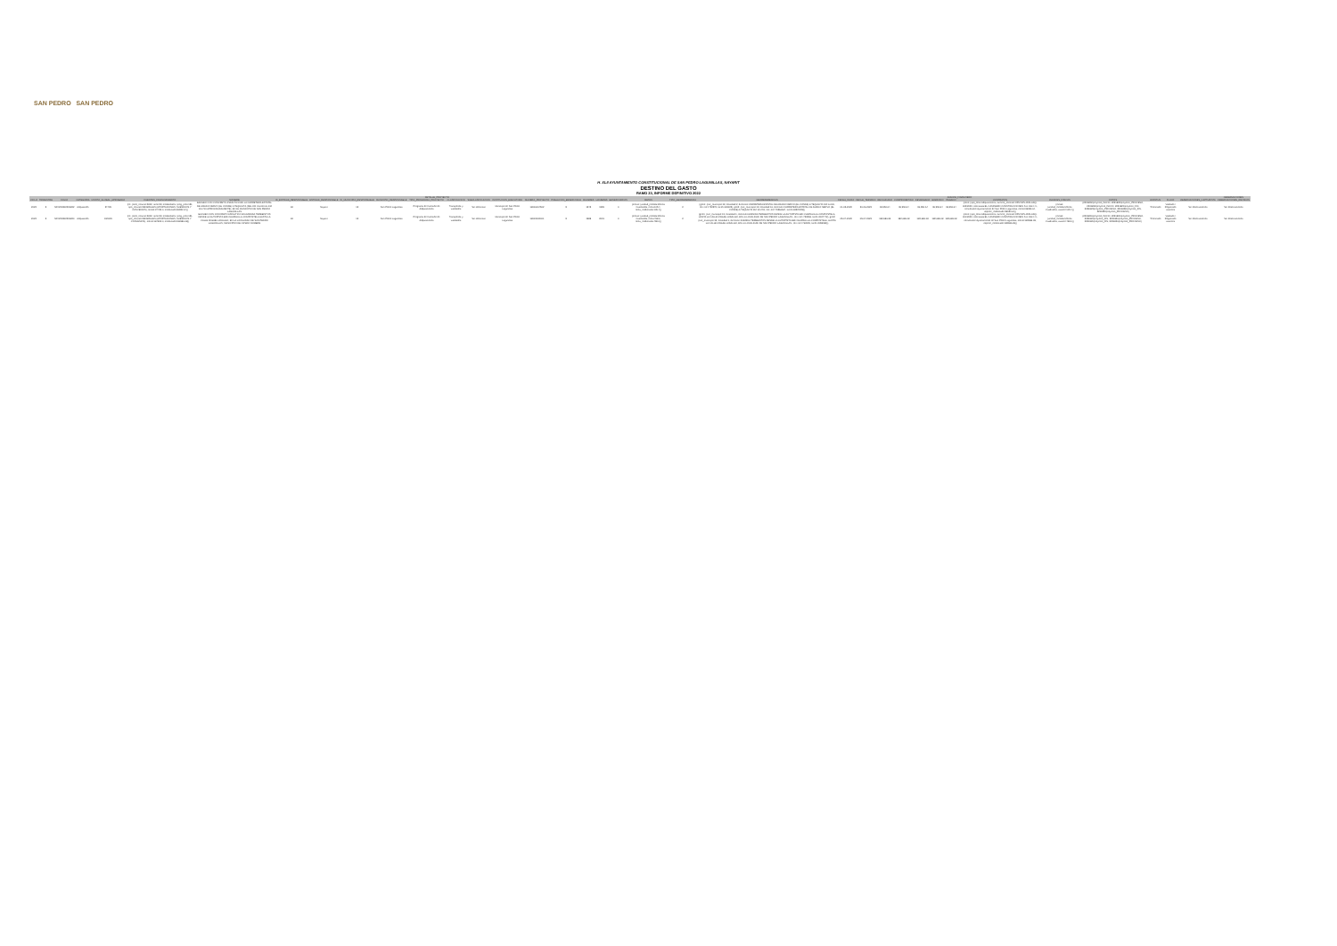SAN PEDRO SAN PEDRO
H. XLII AYUNTAMIENTO CONSTITUCIONAL DE SAN PEDRO LAGUNILLAS, NAYARIT
DESTINO DEL GASTO
RAMO 23, INFORME DEFINITIVO 2022
| | | | | | | | | | | | DETALLE_PROYECTO | | | | | | | | | | | | | | AVANCE_FINANCIERO | | | | | | | | | | | OBSERVACIONES |
| --- | --- | --- | --- | --- | --- | --- | --- | --- | --- | --- | --- | --- | --- | --- | --- | --- | --- | --- | --- | --- | --- | --- | --- | --- | --- | --- | --- | --- | --- | --- | --- | --- | --- | --- | --- | --- |
| CICLO | TRIMESTRE | FOLIO | CATEGORIA | MONTO_GLOBAL_APROBADO | FUENTES_FINANCIAMIENTO | NOMBRE | ID_ENTIDAD_RESPONSABLE | ENTIDAD_RESPONSABLE | ID_MUNICIPIO_RESPONSABLE | MUNICIPIO_RESPONSABLE | TIPO_PROGRAMA_PROYECTO | CLASIFICACION | SUBCLASIFICACION | INSTITUCION_EJECUTORA | NUMERO_PROYECTO | POBLACION_BENEFICIADA | MUJERES | HOMBRES | BENEFICIARIOS | METAS | TIPO_GEOREFERENCIA | GEOREFERENCIAS | FECHA_INICIO | FECHA_TERMINO | RECAUDADO | COMPROMETIDO | DEVENGADO | EJERCIDO | PAGADO | CONTRATOS | AVANCES_FISICOS | FOTOS | ESTATUS | FLUJO | OBSERVACIONES_CAPTURISTA | OBSERVACIONES_REVISION |
| 2022 | 5 | NAY220502231822 | Adquisición | 37439 | {ff1: {ciclo_recurso:2022, ramo:23, modalidad:U, prog_pres:151, tipo_recurso:FEDERALES (APORTACIONES, SUBSIDIOS Y CONVENIOS), monto:37439.0, modificado:36950.64}} | BACHEO CON CONCRETO ASFÁLTICO EN LA CARRETERA ESTATAL DE AMADO NERVO (EL CONDE) A TEQUILITA (DEL KM 01+000 AL KM 12+700 APROXIMADAMENTE), EN EL MUNICIPIO DE SAN PEDRO LAGUNILLAS | 18 | Nayarit | 13 | San Pedro Lagunillas | Programa de Inversión de Adquisiciones | Transportes y vialidades | Sin identificar | Municipio de San Pedro Lagunillas | 18016004502 | 5 | 1345 | 1399 | 0 | {meta1: {unidad_medida:Metros Cuadrados, meta:105.4, meta_modificada:105.4}} | 2 | {geo1: {cve_municipio:13, localidad:2, direccion:CARRETERA ESTATAL DE AMADO NERVO (EL CONDE) A TEQUILITA KM 1+000, lon:-104.732575, lat:21.081025}, geo2: {cve_municipio:13, localidad:16, direccion:CARRETERA ESTATAL DE AMADO NERVO (EL CONDE) A TEQUILITA KM 12+700, lon:-104.79566667, lat:21.08537222}} | 01-05-2023 | 30-06-2023 | 36,950.64 | 36,950.64 | 36,950.64 | 36,950.64 | 36,950.64 | {ctto1: {tipo_obra:Adquisiciones, numero_contrato:OPM-SPL-R23-ADQ-002/2023, contratista:EL CAMINERO CONSTRUCCIONES S.A. DE C.V., convocante:Ayuntamiento de San Pedro Lagunillas, monto:36950.64, importe_modificado:36950.64}} | {meta1: {unidad_medida:Metros Cuadrados, avance:105.4}} | {2231822/proyecto_INICIO, 2231822/proyecto_PROCESO, 2231822/proyecto_INICIO, 2231822/proyecto_FIN, 2231822/proyecto_PROCESO, 2231822/proyecto_FIN, 2231822/proyecto_PROCESO} | Terminado | Validado / Registrado avances | Sin observaciones | Sin observaciones |
| 2022 | 5 | NAY220502231820 | Adquisición | 184815 | {ff1: {ciclo_recurso:2022, ramo:23, modalidad:U, prog_pres:151, tipo_recurso:FEDERALES (APORTACIONES, SUBSIDIOS Y CONVENIOS), monto:184815.0, modificado:182686.08}} | BACHEO CON CONCRETO ASFÁLTICO EN AVENIDA TEREBINTOS DESDE LA AUTOPISTA 68D CHAPALILLA-COMPOSTELA HASTA LA CALLE MIGUEL HIDALGO, EN LA LOCALIDAD DE SAN PEDRO LAGUNILLAS, MUNICIPIO DEL MISMO NOMBRE | 18 | Nayarit | 13 | San Pedro Lagunillas | Programa de Inversión de Adquisiciones | Transportes y vialidades | Sin identificar | Municipio de San Pedro Lagunillas | 18013002001 | 5 | 1988 | 2019 | 0 | {meta1: {unidad_medida:Metros Cuadrados, meta:498.0, meta_modificada:498.0}} | 2 | {geo1: {cve_municipio:13, localidad:1, direccion:AVENIDA TEREBINTOS DESDE LA AUTOPISTA 68D CHAPALILLA-COMPOSTELA, HASTA LA CALLE MIGUEL HIDALGO, EN LA LOCALIDAD DE SAN PEDRO LAGUNILLAS., lon:-104.753268, lat:21.2137742}, geo2: {cve_municipio:13, localidad:1, direccion:AVENIDA TEREBINTOS DESDE LA AUTOPISTA 68D CHAPALILLA-COMPOSTELA, HASTA LA CALLE MIGUEL HIDALGO, EN LA LOCALIDAD DE SAN PEDRO LAGUNILLAS., lon:-104.762099, lat:21.2059369}} | 05-07-2023 | 05-07-2023 | 182,686.08 | 182,686.08 | 182,686.08 | 182,686.08 | 182,686.08 | {ctto1: {tipo_obra:Adquisiciones, numero_contrato:OPM-SPL-R23-ADQ-001/2023, contratista:EL CAMINERO CONSTRUCCIONES S.A. DE C.V., convocante:Ayuntamiento de San Pedro Lagunillas, monto:182686.08, importe_modificado:182686.08}} | {meta1: {unidad_medida:Metros Cuadrados, avance:498.0}} | {2231820/proyecto_INICIO, 2231820/proyecto_PROCESO, 2231820/proyecto_FIN, 2231820/proyecto_PROCESO, 2231820/proyecto_FIN, 2231820/proyecto_PROCESO} | Terminado | Validado / Registrado avances | Sin observaciones | Sin observaciones |